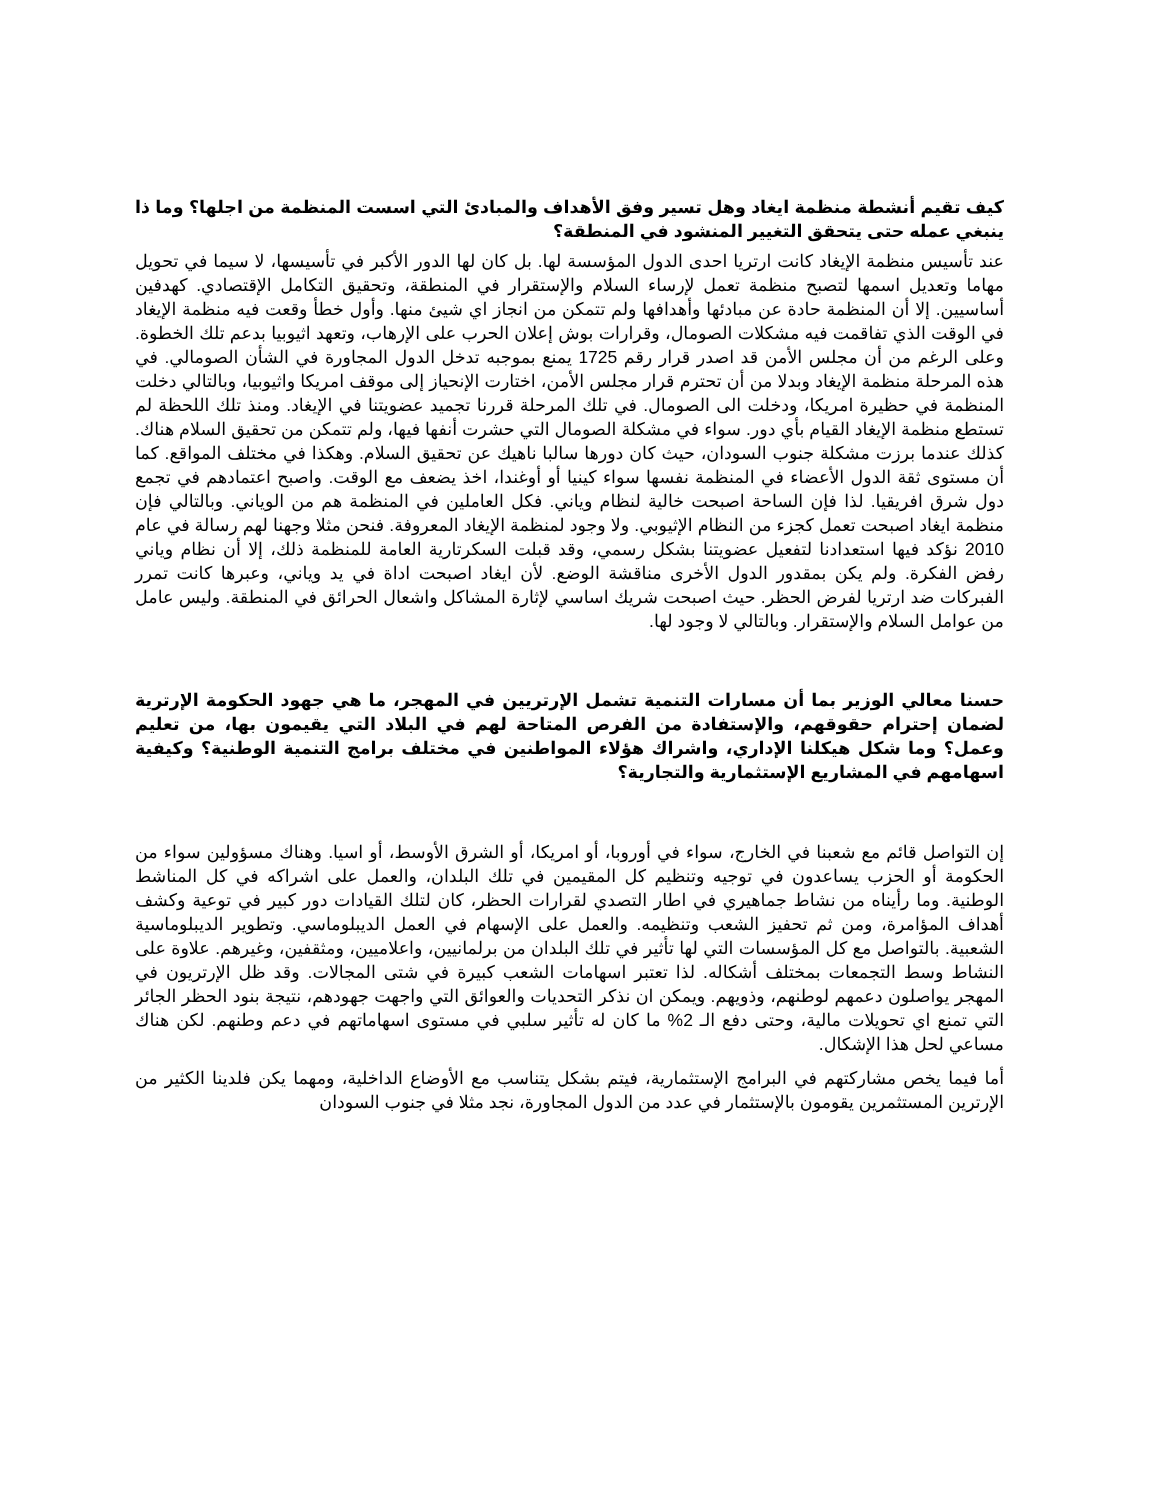كيف تقيم أنشطة منظمة ايغاد وهل تسير وفق الأهداف والمبادئ التي اسست المنظمة من اجلها؟ وما ذا ينبغي عمله حتى يتحقق التغيير المنشود في المنطقة؟
عند تأسيس منظمة الإيغاد كانت ارتريا احدى الدول المؤسسة لها. بل كان لها الدور الأكبر في تأسيسها، لا سيما في تحويل مهاما وتعديل اسمها لتصبح منظمة تعمل لإرساء السلام والإستقرار في المنطقة، وتحقيق التكامل الإقتصادي. كهدفين أساسيين. إلا أن المنظمة حادة عن مبادئها وأهدافها ولم تتمكن من انجاز اي شيئ منها. وأول خطأ وقعت فيه منظمة الإيغاد في الوقت الذي تفاقمت فيه مشكلات الصومال، وقرارات بوش إعلان الحرب على الإرهاب، وتعهد اثيوبيا بدعم تلك الخطوة. وعلى الرغم من أن مجلس الأمن قد اصدر قرار رقم 1725 يمنع بموجبه تدخل الدول المجاورة في الشأن الصومالي. في هذه المرحلة منظمة الإيغاد وبدلا من أن تحترم قرار مجلس الأمن، اختارت الإنحياز إلى موقف امريكا واثيوبيا، وبالتالي دخلت المنظمة في حظيرة امريكا، ودخلت الى الصومال. في تلك المرحلة قررنا تجميد عضويتنا في الإيغاد. ومنذ تلك اللحظة لم تستطع منظمة الإيغاد القيام بأي دور. سواء في مشكلة الصومال التي حشرت أنفها فيها، ولم تتمكن من تحقيق السلام هناك. كذلك عندما برزت مشكلة جنوب السودان، حيث كان دورها سالبا ناهيك عن تحقيق السلام. وهكذا في مختلف المواقع. كما أن مستوى ثقة الدول الأعضاء في المنظمة نفسها سواء كينيا أو أوغندا، اخذ يضعف مع الوقت. واصبح اعتمادهم في تجمع دول شرق افريقيا. لذا فإن الساحة اصبحت خالية لنظام وياني. فكل العاملين في المنظمة هم من الوياني. وبالتالي فإن منظمة ايغاد اصبحت تعمل كجزء من النظام الإثيوبي. ولا وجود لمنظمة الإيغاد المعروفة. فنحن مثلا وجهنا لهم رسالة في عام 2010 نؤكد فيها استعدادنا لتفعيل عضويتنا بشكل رسمي، وقد قبلت السكرتارية العامة للمنظمة ذلك، إلا أن نظام وياني رفض الفكرة. ولم يكن بمقدور الدول الأخرى مناقشة الوضع. لأن ايغاد اصبحت اداة في يد وياني، وعبرها كانت تمرر الفبركات ضد ارتريا لفرض الحظر. حيث اصبحت شريك اساسي لإثارة المشاكل واشعال الحرائق في المنطقة. وليس عامل من عوامل السلام والإستقرار. وبالتالي لا وجود لها.
حسنا معالي الوزير بما أن مسارات التنمية تشمل الإرتريين في المهجر، ما هي جهود الحكومة الإرترية لضمان إحترام حقوقهم، والإستفادة من الفرص المتاحة لهم في البلاد التي يقيمون بها، من تعليم وعمل؟ وما شكل هيكلنا الإداري، واشراك هؤلاء المواطنين في مختلف برامج التنمية الوطنية؟ وكيفية اسهامهم في المشاريع الإستثمارية والتجارية؟
إن التواصل قائم مع شعبنا في الخارج، سواء في أوروبا، أو امريكا، أو الشرق الأوسط، أو اسيا. وهناك مسؤولين سواء من الحكومة أو الحزب يساعدون في توجيه وتنظيم كل المقيمين في تلك البلدان، والعمل على اشراكه في كل المناشط الوطنية. وما رأيناه من نشاط جماهيري في اطار التصدي لقرارات الحظر، كان لتلك القيادات دور كبير في توعية وكشف أهداف المؤامرة، ومن ثم تحفيز الشعب وتنظيمه. والعمل على الإسهام في العمل الديبلوماسي. وتطوير الديبلوماسية الشعبية. بالتواصل مع كل المؤسسات التي لها تأثير في تلك البلدان من برلمانيين، واعلاميين، ومثقفين، وغيرهم. علاوة على النشاط وسط التجمعات بمختلف أشكاله. لذا تعتبر اسهامات الشعب كبيرة في شتى المجالات. وقد ظل الإرتريون في المهجر يواصلون دعمهم لوطنهم، وذويهم. ويمكن ان نذكر التحديات والعوائق التي واجهت جهودهم، نتيجة بنود الحظر الجائر التي تمنع اي تحويلات مالية، وحتى دفع الـ 2% ما كان له تأثير سلبي في مستوى اسهاماتهم في دعم وطنهم. لكن هناك مساعي لحل هذا الإشكال.
أما فيما يخص مشاركتهم في البرامج الإستثمارية، فيتم بشكل يتناسب مع الأوضاع الداخلية، ومهما يكن فلدينا الكثير من الإرترين المستثمرين يقومون بالإستثمار في عدد من الدول المجاورة، نجد مثلا في جنوب السودان